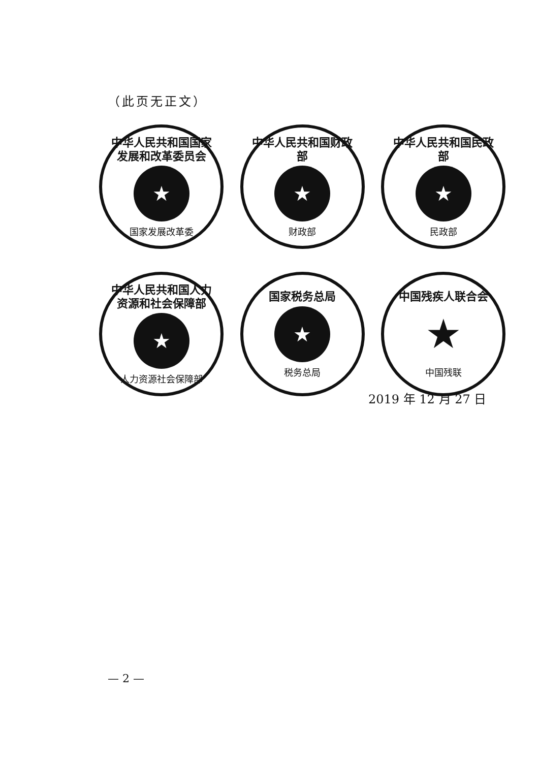（此页无正文）
中华人民共和国国家发展和改革委员会
★
国家发展改革委
中华人民共和国财政部
★
财政部
中华人民共和国民政部
★
民政部
中华人民共和国人力资源和社会保障部
★
人力资源社会保障部
国家税务总局
★
税务总局
中国残疾人联合会
★
中国残联
2019 年 12 月 27 日
— 2 —